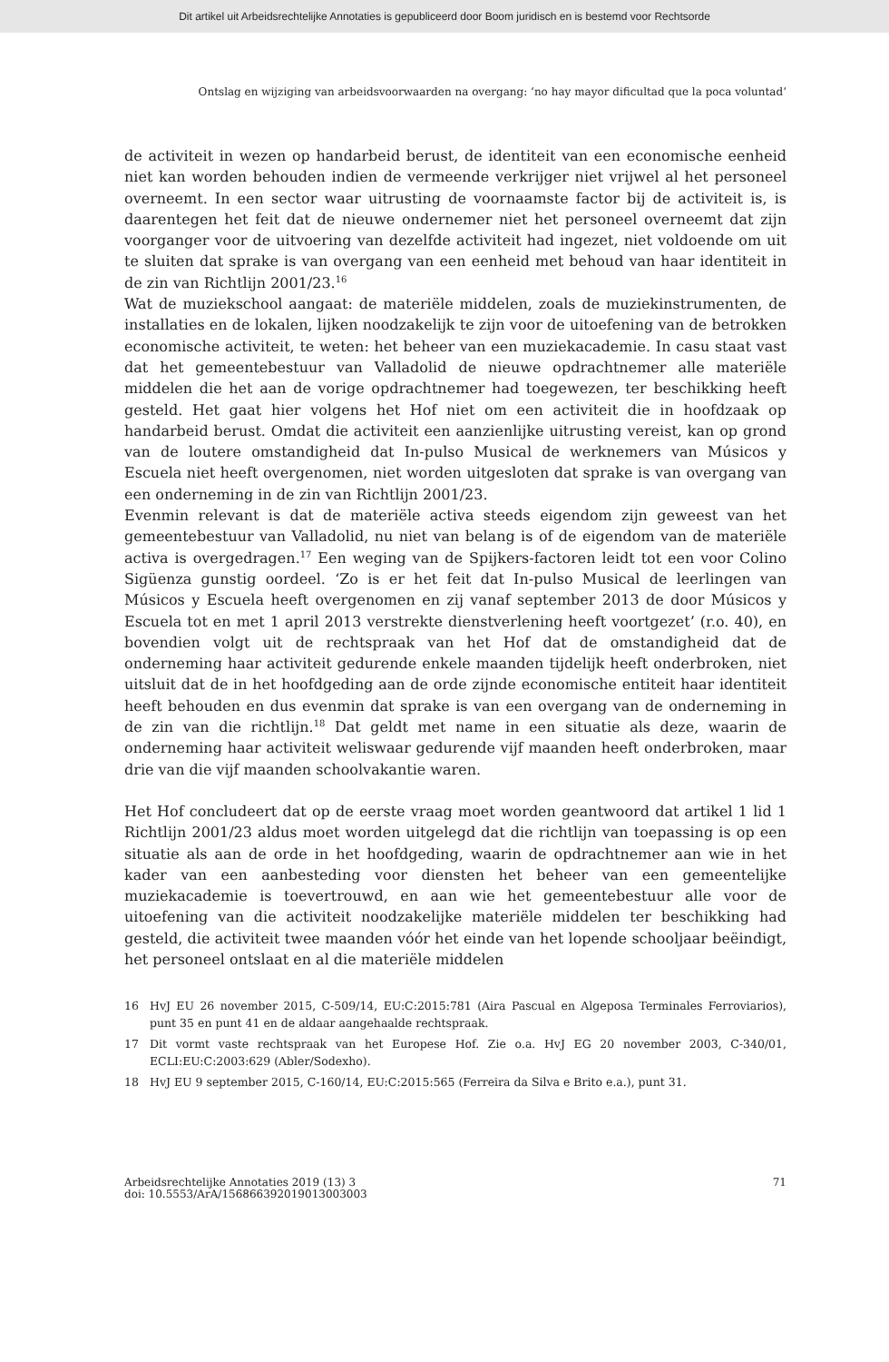Dit artikel uit Arbeidsrechtelijke Annotaties is gepubliceerd door Boom juridisch en is bestemd voor Rechtsorde
Ontslag en wijziging van arbeidsvoorwaarden na overgang: ‘no hay mayor dificultad que la poca voluntad’
de activiteit in wezen op handarbeid berust, de identiteit van een economische eenheid niet kan worden behouden indien de vermeende verkrijger niet vrijwel al het personeel overneemt. In een sector waar uitrusting de voornaamste factor bij de activiteit is, is daarentegen het feit dat de nieuwe ondernemer niet het personeel overneemt dat zijn voorganger voor de uitvoering van dezelfde activiteit had ingezet, niet voldoende om uit te sluiten dat sprake is van overgang van een eenheid met behoud van haar identiteit in de zin van Richtlijn 2001/23.<sup>16</sup>
Wat de muziekschool aangaat: de materiële middelen, zoals de muziekinstrumenten, de installaties en de lokalen, lijken noodzakelijk te zijn voor de uitoefening van de betrokken economische activiteit, te weten: het beheer van een muziekacademie. In casu staat vast dat het gemeentebestuur van Valladolid de nieuwe opdrachtnemer alle materiële middelen die het aan de vorige opdrachtnemer had toegewezen, ter beschikking heeft gesteld. Het gaat hier volgens het Hof niet om een activiteit die in hoofdzaak op handarbeid berust. Omdat die activiteit een aanzienlijke uitrusting vereist, kan op grond van de loutere omstandigheid dat In-pulso Musical de werknemers van Músicos y Escuela niet heeft overgenomen, niet worden uitgesloten dat sprake is van overgang van een onderneming in de zin van Richtlijn 2001/23.
Evenmin relevant is dat de materiële activa steeds eigendom zijn geweest van het gemeentebestuur van Valladolid, nu niet van belang is of de eigendom van de materiële activa is overgedragen.<sup>17</sup> Een weging van de Spijkers-factoren leidt tot een voor Colino Sigüenza gunstig oordeel. ‘Zo is er het feit dat In-pulso Musical de leerlingen van Músicos y Escuela heeft overgenomen en zij vanaf september 2013 de door Músicos y Escuela tot en met 1 april 2013 verstrekte dienstverlening heeft voortgezet’ (r.o. 40), en bovendien volgt uit de rechtspraak van het Hof dat de omstandigheid dat de onderneming haar activiteit gedurende enkele maanden tijdelijk heeft onderbroken, niet uitsluit dat de in het hoofdgeding aan de orde zijnde economische entiteit haar identiteit heeft behouden en dus evenmin dat sprake is van een overgang van de onderneming in de zin van die richtlijn.<sup>18</sup> Dat geldt met name in een situatie als deze, waarin de onderneming haar activiteit weliswaar gedurende vijf maanden heeft onderbroken, maar drie van die vijf maanden schoolvakantie waren.
Het Hof concludeert dat op de eerste vraag moet worden geantwoord dat artikel 1 lid 1 Richtlijn 2001/23 aldus moet worden uitgelegd dat die richtlijn van toepassing is op een situatie als aan de orde in het hoofdgeding, waarin de opdrachtnemer aan wie in het kader van een aanbesteding voor diensten het beheer van een gemeentelijke muziekacademie is toevertrouwd, en aan wie het gemeentebestuur alle voor de uitoefening van die activiteit noodzakelijke materiële middelen ter beschikking had gesteld, die activiteit twee maanden vóór het einde van het lopende schooljaar beëindigt, het personeel ontslaat en al die materiële middelen
16 HvJ EU 26 november 2015, C-509/14, EU:C:2015:781 (Aira Pascual en Algeposa Terminales Ferroviarios), punt 35 en punt 41 en de aldaar aangehaalde rechtspraak.
17 Dit vormt vaste rechtspraak van het Europese Hof. Zie o.a. HvJ EG 20 november 2003, C-340/01, ECLI:EU:C:2003:629 (Abler/Sodexho).
18 HvJ EU 9 september 2015, C-160/14, EU:C:2015:565 (Ferreira da Silva e Brito e.a.), punt 31.
Arbeidsrechtelijke Annotaties 2019 (13) 3
doi: 10.5553/ArA/156866392019013003003
71